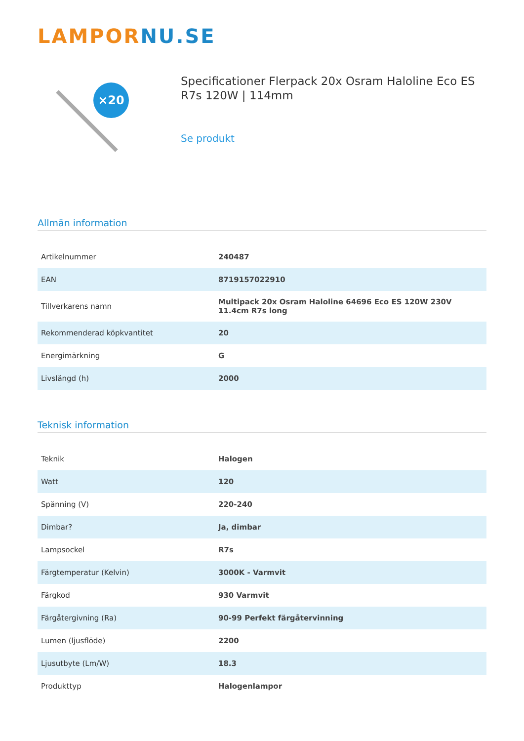LAMPOR NU.SE
×20
Specificationer Flerpack 20x Osram Haloline Eco ES R7s 120W | 114mm
Se produkt
Allmän information
| Artikelnummer | 240487 |
| EAN | 8719157022910 |
| Tillverkarens namn | Multipack 20x Osram Haloline 64696 Eco ES 120W 230V 11.4cm R7s long |
| Rekommenderad köpkvantitet | 20 |
| Energimärkning | G |
| Livslängd (h) | 2000 |
Teknisk information
| Teknik | Halogen |
| Watt | 120 |
| Spänning (V) | 220-240 |
| Dimbar? | Ja, dimbar |
| Lampsockel | R7s |
| Färgtemperatur (Kelvin) | 3000K - Varmvit |
| Färgkod | 930 Varmvit |
| Färgåtergivning (Ra) | 90-99 Perfekt färgåtervinning |
| Lumen (ljusflöde) | 2200 |
| Ljusutbyte (Lm/W) | 18.3 |
| Produkttyp | Halogenlampor |